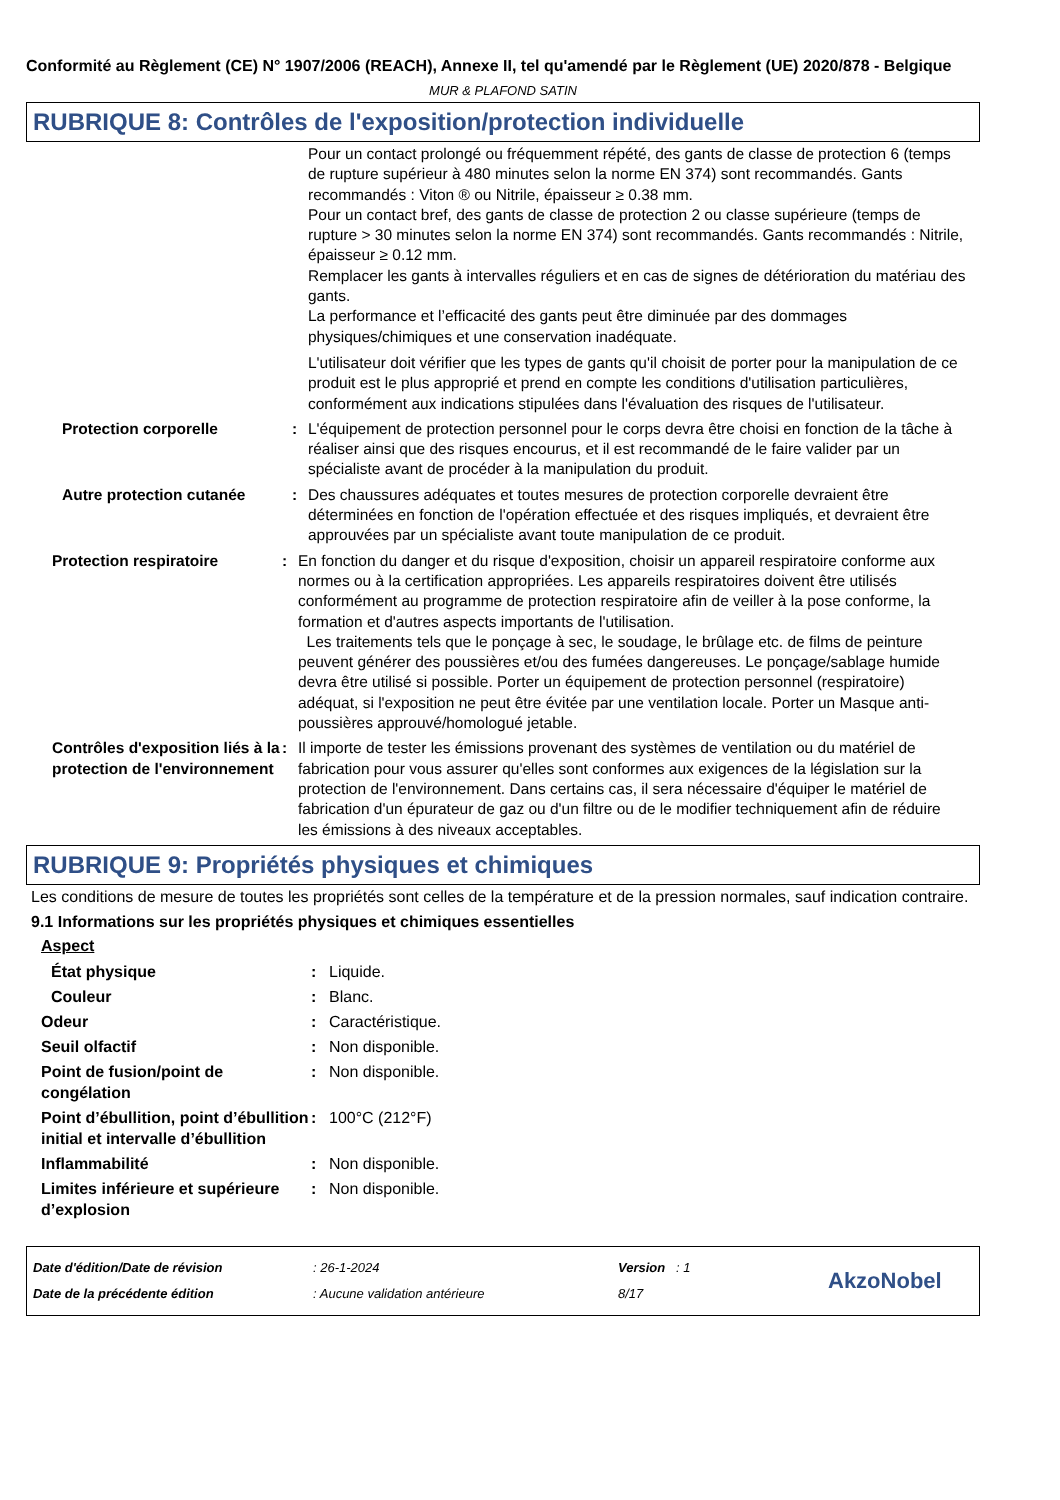Conformité au Règlement (CE) N° 1907/2006 (REACH), Annexe II, tel qu'amendé par le Règlement (UE) 2020/878 - Belgique
MUR & PLAFOND SATIN
RUBRIQUE 8: Contrôles de l'exposition/protection individuelle
Pour un contact prolongé ou fréquemment répété, des gants de classe de protection 6 (temps de rupture supérieur à 480 minutes selon la norme EN 374) sont recommandés. Gants recommandés : Viton ® ou Nitrile, épaisseur ≥ 0.38 mm.
Pour un contact bref, des gants de classe de protection 2 ou classe supérieure (temps de rupture > 30 minutes selon la norme EN 374) sont recommandés. Gants recommandés : Nitrile, épaisseur ≥ 0.12 mm.
Remplacer les gants à intervalles réguliers et en cas de signes de détérioration du matériau des gants.
La performance et l’efficacité des gants peut être diminuée par des dommages physiques/chimiques et une conservation inadéquate.
L'utilisateur doit vérifier que les types de gants qu'il choisit de porter pour la manipulation de ce produit est le plus approprié et prend en compte les conditions d'utilisation particulières, conformément aux indications stipulées dans l'évaluation des risques de l'utilisateur.
Protection corporelle : L'équipement de protection personnel pour le corps devra être choisi en fonction de la tâche à réaliser ainsi que des risques encourus, et il est recommandé de le faire valider par un spécialiste avant de procéder à la manipulation du produit.
Autre protection cutanée : Des chaussures adéquates et toutes mesures de protection corporelle devraient être déterminées en fonction de l'opération effectuée et des risques impliqués, et devraient être approuvées par un spécialiste avant toute manipulation de ce produit.
Protection respiratoire : En fonction du danger et du risque d'exposition, choisir un appareil respiratoire conforme aux normes ou à la certification appropriées. Les appareils respiratoires doivent être utilisés conformément au programme de protection respiratoire afin de veiller à la pose conforme, la formation et d'autres aspects importants de l'utilisation.
Les traitements tels que le ponçage à sec, le soudage, le brûlage etc. de films de peinture peuvent générer des poussières et/ou des fumées dangereuses. Le ponçage/sablage humide devra être utilisé si possible. Porter un équipement de protection personnel (respiratoire) adéquat, si l'exposition ne peut être évitée par une ventilation locale. Porter un Masque anti-poussières approuvé/homologué jetable.
Contrôles d'exposition liés à la protection de l'environnement
: Il importe de tester les émissions provenant des systèmes de ventilation ou du matériel de fabrication pour vous assurer qu'elles sont conformes aux exigences de la législation sur la protection de l'environnement. Dans certains cas, il sera nécessaire d'équiper le matériel de fabrication d'un épurateur de gaz ou d'un filtre ou de le modifier techniquement afin de réduire les émissions à des niveaux acceptables.
RUBRIQUE 9: Propriétés physiques et chimiques
Les conditions de mesure de toutes les propriétés sont celles de la température et de la pression normales, sauf indication contraire.
9.1 Informations sur les propriétés physiques et chimiques essentielles
Aspect
État physique : Liquide.
Couleur : Blanc.
Odeur : Caractéristique.
Seuil olfactif : Non disponible.
Point de fusion/point de congélation
: Non disponible.
Point d’ébullition, point d’ébullition initial et intervalle d’ébullition
: 100°C (212°F)
Inflammabilité : Non disponible.
Limites inférieure et supérieure d’explosion
: Non disponible.
Date d'édition/Date de révision
Date de la précédente édition
: 26-1-2024
: Aucune validation antérieure
Version : 1
8/17
AkzoNobel